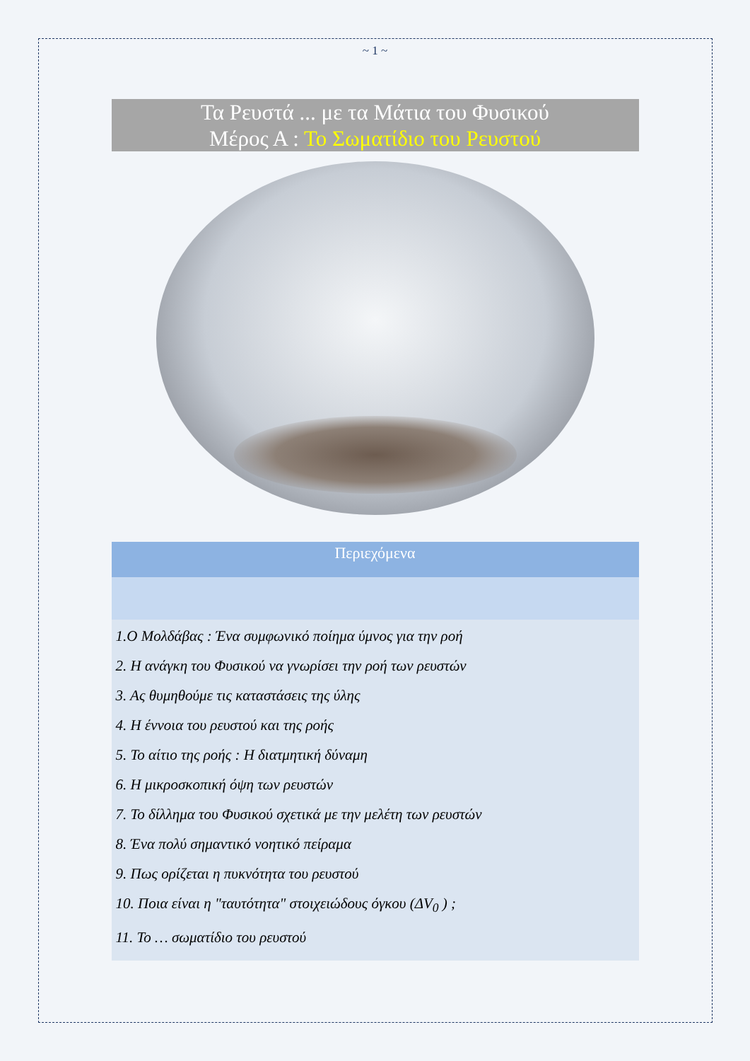~ 1 ~
Τα Ρευστά ... με τα Μάτια του Φυσικού
Μέρος Α : Το Σωματίδιο του Ρευστού
Περιεχόμενα
1.Ο Μολδάβας : Ένα συμφωνικό ποίημα ύμνος για την ροή
2. Η ανάγκη του Φυσικού να γνωρίσει την ροή των ρευστών
3. Ας θυμηθούμε τις καταστάσεις της ύλης
4. Η έννοια του ρευστού και της ροής
5. Το αίτιο της ροής : Η διατμητική δύναμη
6. Η μικροσκοπική όψη των ρευστών
7. Το δίλλημα του Φυσικού σχετικά με την μελέτη των ρευστών
8. Ένα πολύ σημαντικό νοητικό πείραμα
9. Πως ορίζεται η πυκνότητα του ρευστού
10. Ποια είναι η "ταυτότητα" στοιχειώδους όγκου (ΔV<sub>0</sub> ) ;
11. Το … σωματίδιο του ρευστού